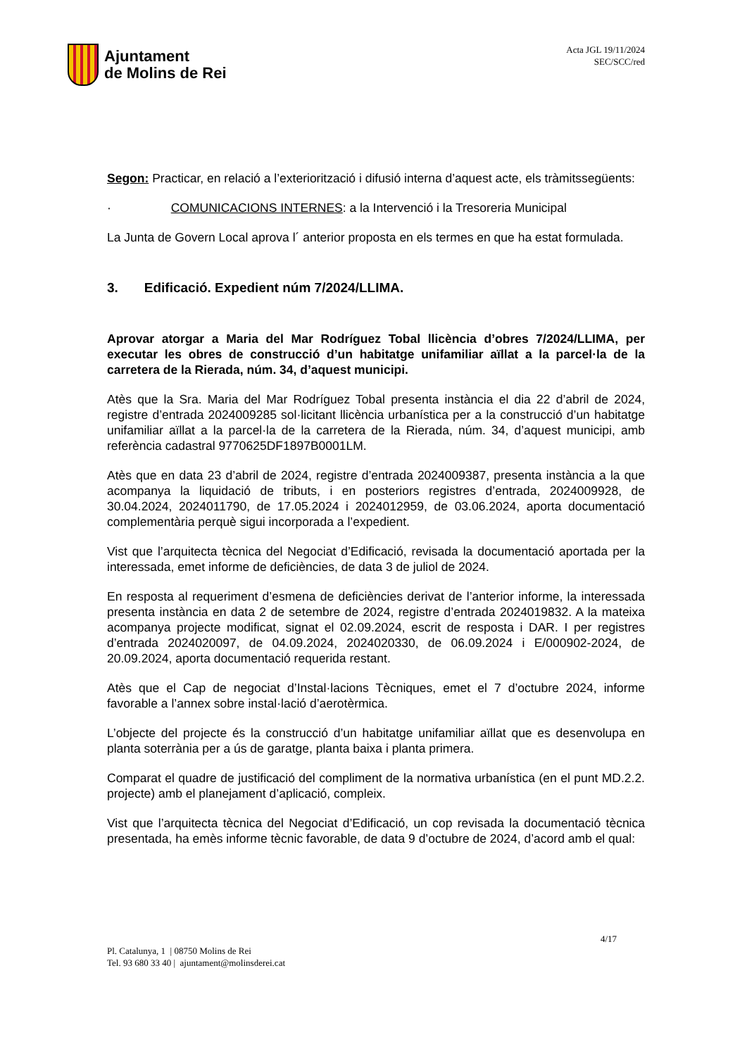Ajuntament
de Molins de Rei
Acta JGL 19/11/2024
SEC/SCC/red
Segon: Practicar, en relació a l’exteriorització i difusió interna d’aquest acte, els tràmitssegüents:
· COMUNICACIONS INTERNES: a la Intervenció i la Tresoreria Municipal
La Junta de Govern Local aprova l´ anterior proposta en els termes en que ha estat formulada.
3. Edificació. Expedient núm 7/2024/LLIMA.
Aprovar atorgar a Maria del Mar Rodríguez Tobal llicència d’obres 7/2024/LLIMA, per executar les obres de construcció d’un habitatge unifamiliar aïllat a la parcel·la de la carretera de la Rierada, núm. 34, d’aquest municipi.
Atès que la Sra. Maria del Mar Rodríguez Tobal presenta instància el dia 22 d’abril de 2024, registre d’entrada 2024009285 sol·licitant llicència urbanística per a la construcció d’un habitatge unifamiliar aïllat a la parcel·la de la carretera de la Rierada, núm. 34, d’aquest municipi, amb referència cadastral 9770625DF1897B0001LM.
Atès que en data 23 d’abril de 2024, registre d’entrada 2024009387, presenta instància a la que acompanya la liquidació de tributs, i en posteriors registres d’entrada, 2024009928, de 30.04.2024, 2024011790, de 17.05.2024 i 2024012959, de 03.06.2024, aporta documentació complementària perquè sigui incorporada a l’expedient.
Vist que l’arquitecta tècnica del Negociat d’Edificació, revisada la documentació aportada per la interessada, emet informe de deficiències, de data 3 de juliol de 2024.
En resposta al requeriment d’esmena de deficiències derivat de l’anterior informe, la interessada presenta instància en data 2 de setembre de 2024, registre d’entrada 2024019832. A la mateixa acompanya projecte modificat, signat el 02.09.2024, escrit de resposta i DAR. I per registres d’entrada 2024020097, de 04.09.2024, 2024020330, de 06.09.2024 i E/000902-2024, de 20.09.2024, aporta documentació requerida restant.
Atès que el Cap de negociat d’Instal·lacions Tècniques, emet el 7 d’octubre 2024, informe favorable a l’annex sobre instal·lació d’aerotèrmica.
L’objecte del projecte és la construcció d’un habitatge unifamiliar aïllat que es desenvolupa en planta soterrània per a ús de garatge, planta baixa i planta primera.
Comparat el quadre de justificació del compliment de la normativa urbanística (en el punt MD.2.2. projecte) amb el planejament d’aplicació, compleix.
Vist que l’arquitecta tècnica del Negociat d’Edificació, un cop revisada la documentació tècnica presentada, ha emès informe tècnic favorable, de data 9 d’octubre de 2024, d’acord amb el qual:
4/17
Pl. Catalunya, 1 | 08750 Molins de Rei
Tel. 93 680 33 40 | ajuntament@molinsderei.cat